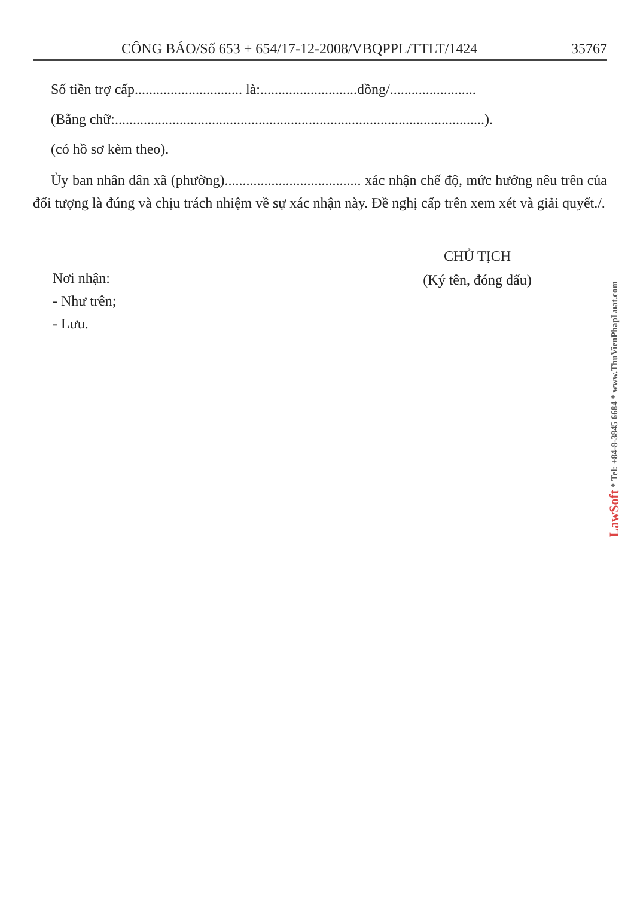CÔNG BÁO/Số 653 + 654/17-12-2008/VBQPPL/TTLT/1424 35767
Số tiền trợ cấp.............................. là:...........................đồng/........................
(Bằng chữ:.......................................................................................................).
(có hồ sơ kèm theo).
Ủy ban nhân dân xã (phường)...................................... xác nhận chế độ, mức hưởng nêu trên của đối tượng là đúng và chịu trách nhiệm về sự xác nhận này. Đề nghị cấp trên xem xét và giải quyết./.
Nơi nhận:
- Như trên;
- Lưu.
CHỦ TỊCH
(Ký tên, đóng dấu)
LawSoft * Tel: +84-8-3845 6684 * www.ThuVienPhapLuat.com